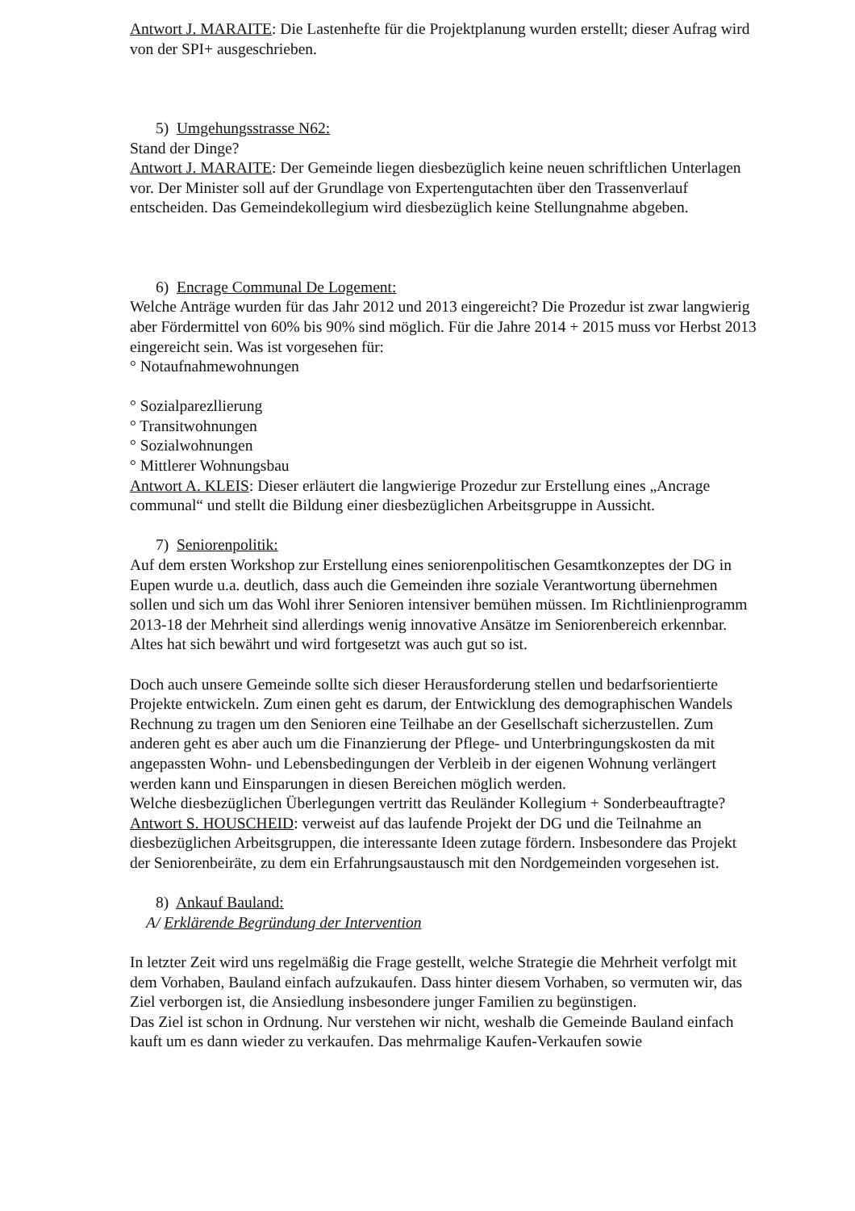Antwort J. MARAITE: Die Lastenhefte für die Projektplanung wurden erstellt; dieser Aufrag wird von der SPI+ ausgeschrieben.
5) Umgehungsstrasse N62:
Stand der Dinge?
Antwort J. MARAITE: Der Gemeinde liegen diesbezüglich keine neuen schriftlichen Unterlagen vor. Der Minister soll auf der Grundlage von Expertengutachten über den Trassenverlauf entscheiden. Das Gemeindekollegium wird diesbezüglich keine Stellungnahme abgeben.
6) Encrage Communal De Logement:
Welche Anträge wurden für das Jahr 2012 und 2013 eingereicht? Die Prozedur ist zwar langwierig aber Fördermittel von 60% bis 90% sind möglich. Für die Jahre 2014 + 2015 muss vor Herbst 2013 eingereicht sein. Was ist vorgesehen für:
° Notaufnahmewohnungen
° Sozialparezllierung
° Transitwohnungen
° Sozialwohnungen
° Mittlerer Wohnungsbau
Antwort A. KLEIS: Dieser erläutert die langwierige Prozedur zur Erstellung eines „Ancrage communal“ und stellt die Bildung einer diesbezüglichen Arbeitsgruppe in Aussicht.
7) Seniorenpolitik:
Auf dem ersten Workshop zur Erstellung eines seniorenpolitischen Gesamtkonzeptes der DG in Eupen wurde u.a. deutlich, dass auch die Gemeinden ihre soziale Verantwortung übernehmen sollen und sich um das Wohl ihrer Senioren intensiver bemühen müssen. Im Richtlinienprogramm 2013-18 der Mehrheit sind allerdings wenig innovative Ansätze im Seniorenbereich erkennbar. Altes hat sich bewährt und wird fortgesetzt was auch gut so ist.
Doch auch unsere Gemeinde sollte sich dieser Herausforderung stellen und bedarfsorientierte Projekte entwickeln. Zum einen geht es darum, der Entwicklung des demographischen Wandels Rechnung zu tragen um den Senioren eine Teilhabe an der Gesellschaft sicherzustellen. Zum anderen geht es aber auch um die Finanzierung der Pflege- und Unterbringungskosten da mit angepassten Wohn- und Lebensbedingungen der Verbleib in der eigenen Wohnung verlängert werden kann und Einsparungen in diesen Bereichen möglich werden.
Welche diesbezüglichen Überlegungen vertritt das Reuländer Kollegium + Sonderbeauftragte?
Antwort S. HOUSCHEID: verweist auf das laufende Projekt der DG und die Teilnahme an diesbezüglichen Arbeitsgruppen, die interessante Ideen zutage fördern. Insbesondere das Projekt der Seniorenbeiräte, zu dem ein Erfahrungsaustausch mit den Nordgemeinden vorgesehen ist.
8) Ankauf Bauland:
A/ Erklärende Begründung der Intervention
In letzter Zeit wird uns regelmäßig die Frage gestellt, welche Strategie die Mehrheit verfolgt mit dem Vorhaben, Bauland einfach aufzukaufen. Dass hinter diesem Vorhaben, so vermuten wir, das Ziel verborgen ist, die Ansiedlung insbesondere junger Familien zu begünstigen.
Das Ziel ist schon in Ordnung. Nur verstehen wir nicht, weshalb die Gemeinde Bauland einfach kauft um es dann wieder zu verkaufen. Das mehrmalige Kaufen-Verkaufen sowie